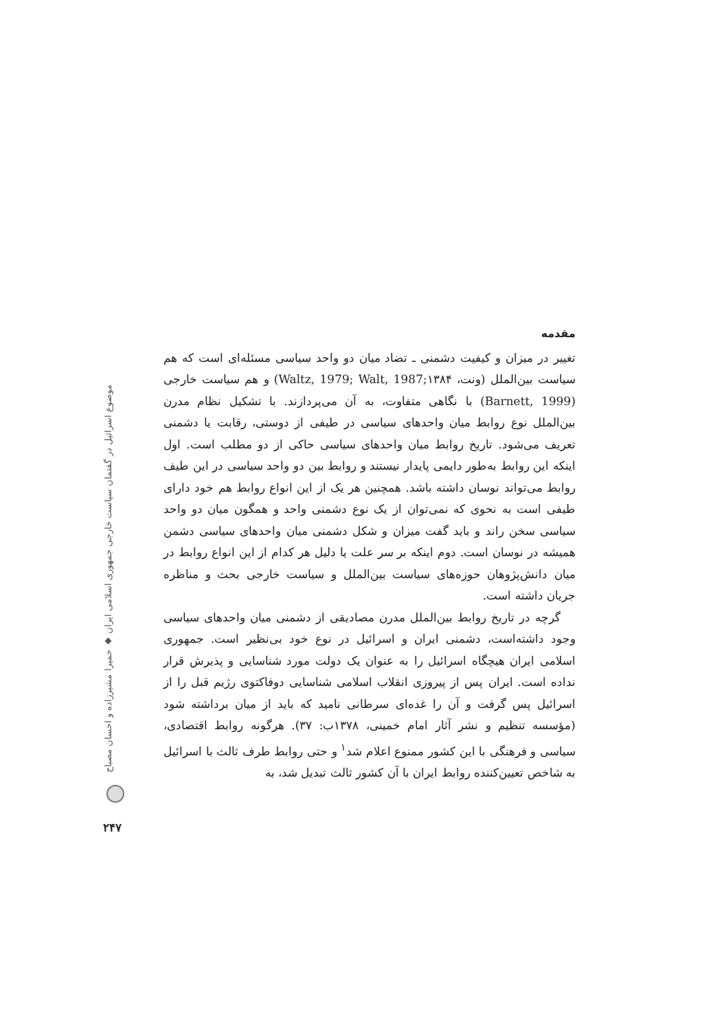مقدمه
تغيير در ميزان و كيفيت دشمنی ـ تضاد ميان دو واحد سياسی مسئله‌ای است كه هم سياست بين‌الملل (ونت، Waltz, 1979; Walt, 1987;۱۳۸۴) و هم سياست خارجی (Barnett, 1999) با نگاهی متفاوت، به آن می‌پردازند. با تشكيل نظام مدرن بين‌الملل نوع روابط ميان واحدهای سياسی در طيفی از دوستی، رقابت يا دشمنی تعريف می‌شود. تاريخ روابط ميان واحدهای سياسی حاكی از دو مطلب است. اول اينكه اين روابط به‌طور دايمی پايدار نيستند و روابط بين دو واحد سياسی در اين طيف روابط می‌تواند نوسان داشته باشد. همچنين هر يک از اين انواع روابط هم خود دارای طيفی است به نحوی كه نمی‌توان از يک نوع دشمنی واحد و همگون ميان دو واحد سياسی سخن راند و بايد گفت ميزان و شكل دشمنی ميان واحدهای سياسی دشمن هميشه در نوسان است. دوم اينكه بر سر علت يا دليل هر كدام از اين انواع روابط در ميان دانش‌پژوهان حوزه‌های سياست بين‌الملل و سياست خارجی بحث و مناظره جريان داشته است.
گرچه در تاريخ روابط بين‌الملل مدرن مصاديقی از دشمنی ميان واحدهای سياسی وجود داشته‌است، دشمنی ايران و اسرائيل در نوع خود بی‌نظير است. جمهوری اسلامی ايران هيچگاه اسرائيل را به عنوان يک دولت مورد شناسايی و پذيرش قرار نداده است. ايران پس از پيروزی انقلاب اسلامی شناسايی دوفاكتوی رژيم قبل را از اسرائيل پس گرفت و آن را غده‌ای سرطانی ناميد كه بايد از ميان برداشته شود (مؤسسه تنظيم و نشر آثار امام خمينی، ۱۳۷۸ب: ۳۷). هرگونه روابط اقتصادی، سياسی و فرهنگی با اين كشور ممنوع اعلام شد<sup>۱</sup> و حتی روابط طرف ثالث با اسرائيل به شاخص تعيين‌كننده روابط ايران با آن كشور ثالث تبديل شد، به
موضوع اسرائيل در گفتمان سياست خارجی جمهوری اسلامی ايران ◆ حميرا مشيرزاده و احسان مصباح
۲۴۷